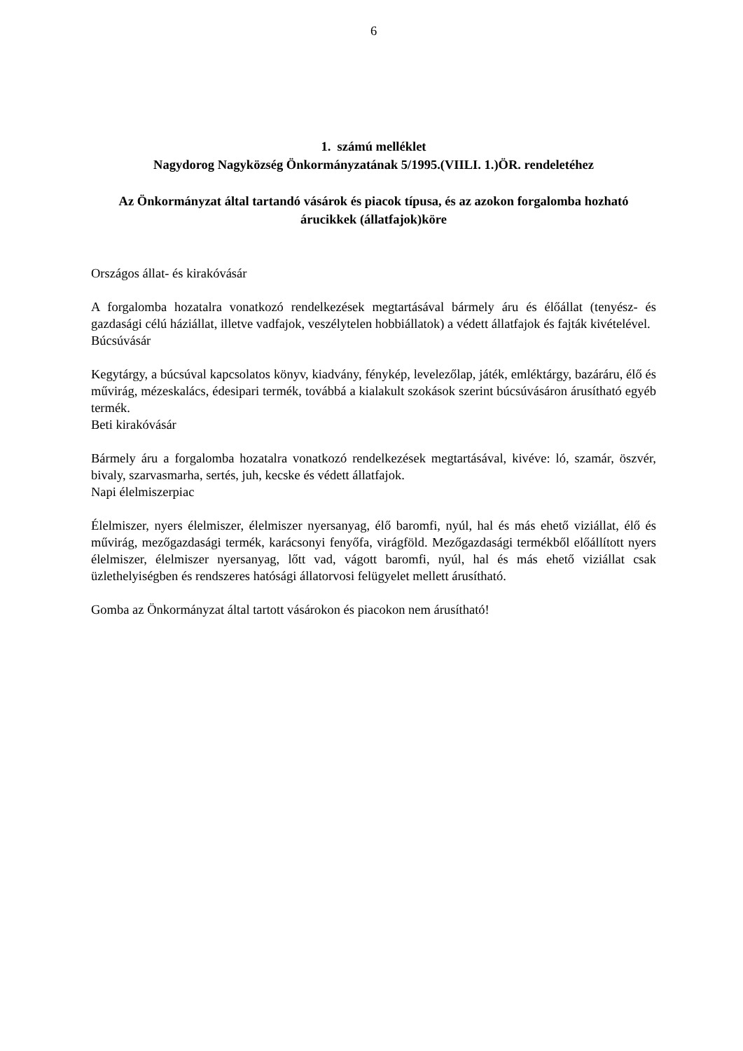6
1. számú melléklet
Nagydorog Nagyközség Önkormányzatának 5/1995.(VIILI. 1.)ÖR. rendeletéhez
Az Önkormányzat által tartandó vásárok és piacok típusa, és az azokon forgalomba hozható árucikkek (állatfajok)köre
Országos állat- és kirakóvásár
A forgalomba hozatalra vonatkozó rendelkezések megtartásával bármely áru és élőállat (tenyész- és gazdasági célú háziállat, illetve vadfajok, veszélytelen hobbiállatok) a védett állatfajok és fajták kivételével.
Búcsúvásár
Kegytárgy, a búcsúval kapcsolatos könyv, kiadvány, fénykép, levelezőlap, játék, emléktárgy, bazáráru, élő és művirág, mézeskalács, édesipari termék, továbbá a kialakult szokások szerint búcsúvásáron árusítható egyéb termék.
Beti kirakóvásár
Bármely áru a forgalomba hozatalra vonatkozó rendelkezések megtartásával, kivéve: ló, szamár, öszvér, bivaly, szarvasmarha, sertés, juh, kecske és védett állatfajok.
Napi élelmiszerpiac
Élelmiszer, nyers élelmiszer, élelmiszer nyersanyag, élő baromfi, nyúl, hal és más ehető viziállat, élő és művirág, mezőgazdasági termék, karácsonyi fenyőfa, virágföld. Mezőgazdasági termékből előállított nyers élelmiszer, élelmiszer nyersanyag, lőtt vad, vágott baromfi, nyúl, hal és más ehető viziállat csak üzlethelyiségben és rendszeres hatósági állatorvosi felügyelet mellett árusítható.
Gomba az Önkormányzat által tartott vásárokon és piacokon nem árusítható!